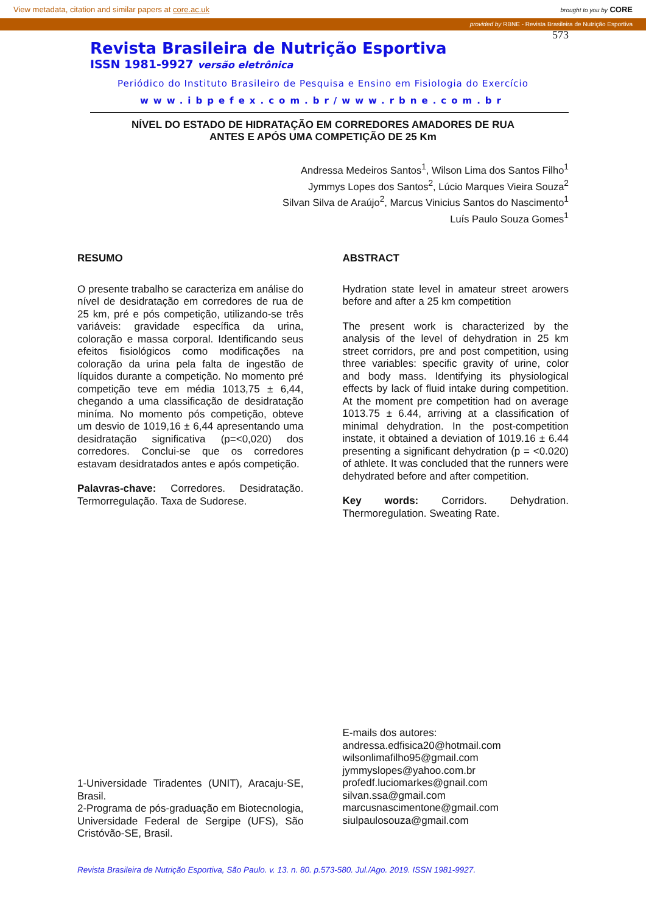View metadata, citation and similar papers at core.ac.uk brought to you by CORE
provided by RBNE - Revista Brasileira de Nutrição Esportiva
573
Revista Brasileira de Nutrição Esportiva
ISSN 1981-9927 versão eletrônica
Periódico do Instituto Brasileiro de Pesquisa e Ensino em Fisiologia do Exercício
www.ibpefex.com.br/www.rbne.com.br
NÍVEL DO ESTADO DE HIDRATAÇÃO EM CORREDORES AMADORES DE RUA
ANTES E APÓS UMA COMPETIÇÃO DE 25 Km
Andressa Medeiros Santos<sup>1</sup>, Wilson Lima dos Santos Filho<sup>1</sup>
Jymmys Lopes dos Santos<sup>2</sup>, Lúcio Marques Vieira Souza<sup>2</sup>
Silvan Silva de Araújo<sup>2</sup>, Marcus Vinicius Santos do Nascimento<sup>1</sup>
Luís Paulo Souza Gomes<sup>1</sup>
RESUMO
O presente trabalho se caracteriza em análise do nível de desidratação em corredores de rua de 25 km, pré e pós competição, utilizando-se três variáveis: gravidade específica da urina, coloração e massa corporal. Identificando seus efeitos fisiológicos como modificações na coloração da urina pela falta de ingestão de líquidos durante a competição. No momento pré competição teve em média 1013,75 ± 6,44, chegando a uma classificação de desidratação miníma. No momento pós competição, obteve um desvio de 1019,16 ± 6,44 apresentando uma desidratação significativa (p=<0,020) dos corredores. Conclui-se que os corredores estavam desidratados antes e após competição.
Palavras-chave: Corredores. Desidratação. Termorregulação. Taxa de Sudorese.
1-Universidade Tiradentes (UNIT), Aracaju-SE, Brasil.
2-Programa de pós-graduação em Biotecnologia, Universidade Federal de Sergipe (UFS), São Cristóvão-SE, Brasil.
ABSTRACT
Hydration state level in amateur street arowers before and after a 25 km competition
The present work is characterized by the analysis of the level of dehydration in 25 km street corridors, pre and post competition, using three variables: specific gravity of urine, color and body mass. Identifying its physiological effects by lack of fluid intake during competition. At the moment pre competition had on average 1013.75 ± 6.44, arriving at a classification of minimal dehydration. In the post-competition instate, it obtained a deviation of 1019.16 ± 6.44 presenting a significant dehydration (p = <0.020) of athlete. It was concluded that the runners were dehydrated before and after competition.
Key words: Corridors. Dehydration. Thermoregulation. Sweating Rate.
E-mails dos autores:
andressa.edfisica20@hotmail.com
wilsonlimafilho95@gmail.com
jymmyslopes@yahoo.com.br
profedf.luciomarkes@gnail.com
silvan.ssa@gmail.com
marcusnascimentone@gmail.com
siulpaulosouza@gmail.com
Revista Brasileira de Nutrição Esportiva, São Paulo. v. 13. n. 80. p.573-580. Jul./Ago. 2019. ISSN 1981-9927.